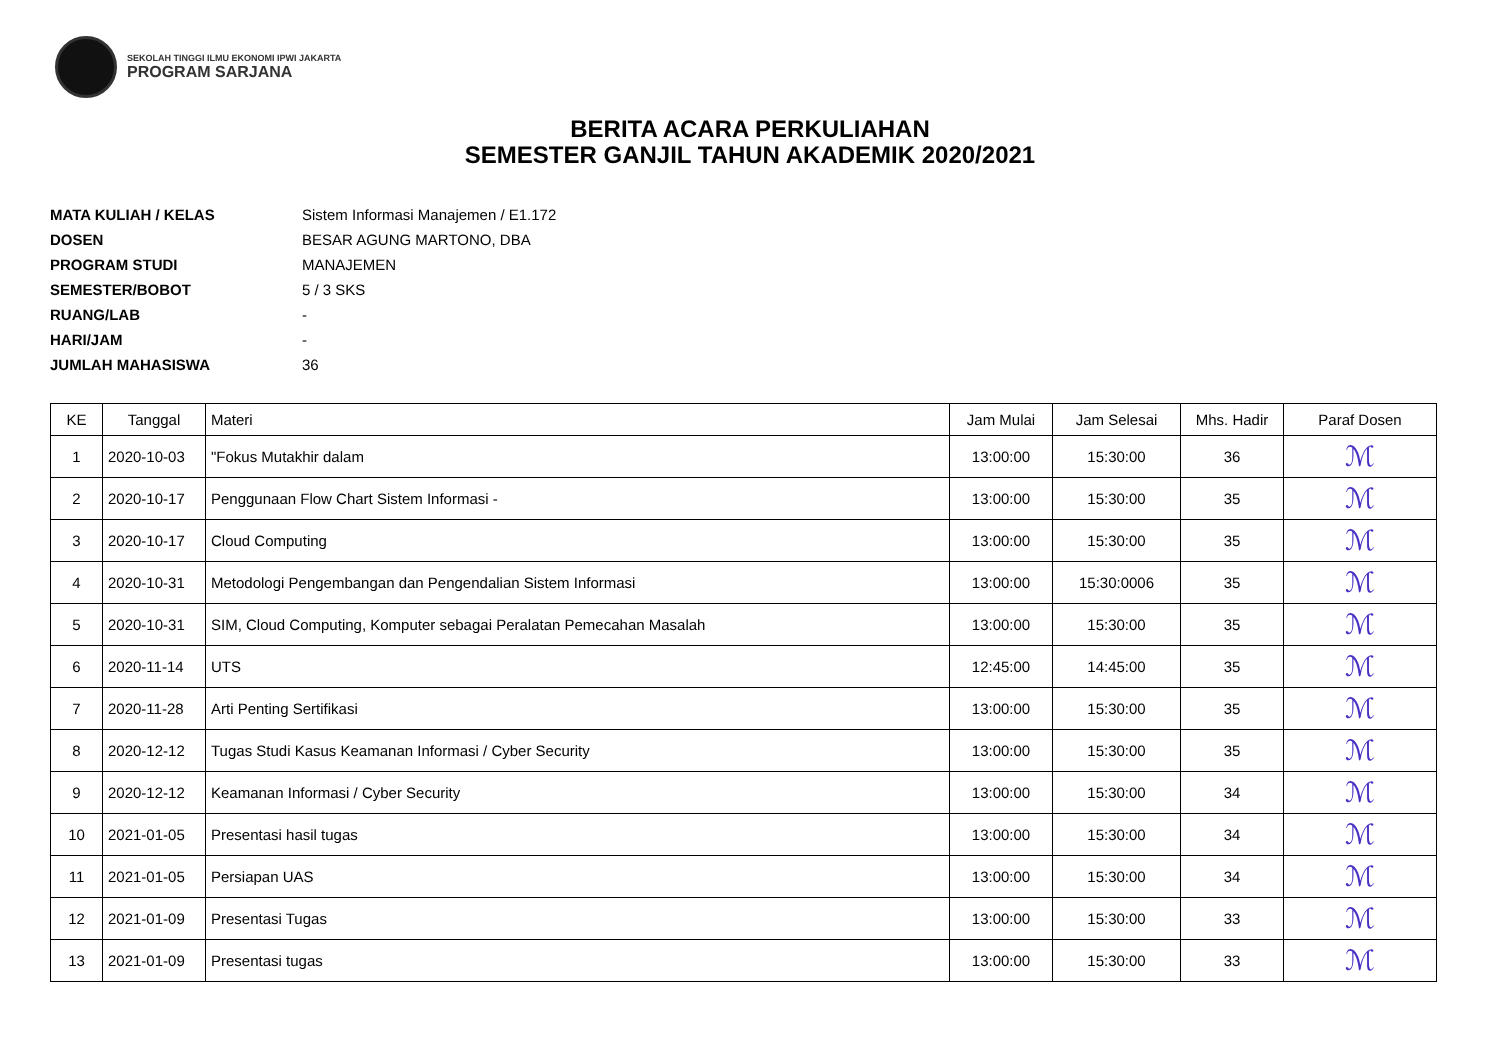SEKOLAH TINGGI ILMU EKONOMI IPWI JAKARTA
PROGRAM SARJANA
BERITA ACARA PERKULIAHAN
SEMESTER GANJIL TAHUN AKADEMIK 2020/2021
MATA KULIAH / KELAS Sistem Informasi Manajemen / E1.172
DOSEN BESAR AGUNG MARTONO, DBA
PROGRAM STUDI MANAJEMEN
SEMESTER/BOBOT 5 / 3 SKS
RUANG/LAB -
HARI/JAM -
JUMLAH MAHASISWA 36
| KE | Tanggal | Materi | Jam Mulai | Jam Selesai | Mhs. Hadir | Paraf Dosen |
| --- | --- | --- | --- | --- | --- | --- |
| 1 | 2020-10-03 | "Fokus Mutakhir dalam | 13:00:00 | 15:30:00 | 36 | ℳ |
| 2 | 2020-10-17 | Penggunaan Flow Chart Sistem Informasi - | 13:00:00 | 15:30:00 | 35 | ℳ |
| 3 | 2020-10-17 | Cloud Computing | 13:00:00 | 15:30:00 | 35 | ℳ |
| 4 | 2020-10-31 | Metodologi Pengembangan dan Pengendalian Sistem Informasi | 13:00:00 | 15:30:0006 | 35 | ℳ |
| 5 | 2020-10-31 | SIM, Cloud Computing, Komputer sebagai Peralatan Pemecahan Masalah | 13:00:00 | 15:30:00 | 35 | ℳ |
| 6 | 2020-11-14 | UTS | 12:45:00 | 14:45:00 | 35 | ℳ |
| 7 | 2020-11-28 | Arti Penting Sertifikasi | 13:00:00 | 15:30:00 | 35 | ℳ |
| 8 | 2020-12-12 | Tugas Studi Kasus Keamanan Informasi / Cyber Security | 13:00:00 | 15:30:00 | 35 | ℳ |
| 9 | 2020-12-12 | Keamanan Informasi / Cyber Security | 13:00:00 | 15:30:00 | 34 | ℳ |
| 10 | 2021-01-05 | Presentasi hasil tugas | 13:00:00 | 15:30:00 | 34 | ℳ |
| 11 | 2021-01-05 | Persiapan UAS | 13:00:00 | 15:30:00 | 34 | ℳ |
| 12 | 2021-01-09 | Presentasi Tugas | 13:00:00 | 15:30:00 | 33 | ℳ |
| 13 | 2021-01-09 | Presentasi tugas | 13:00:00 | 15:30:00 | 33 | ℳ |